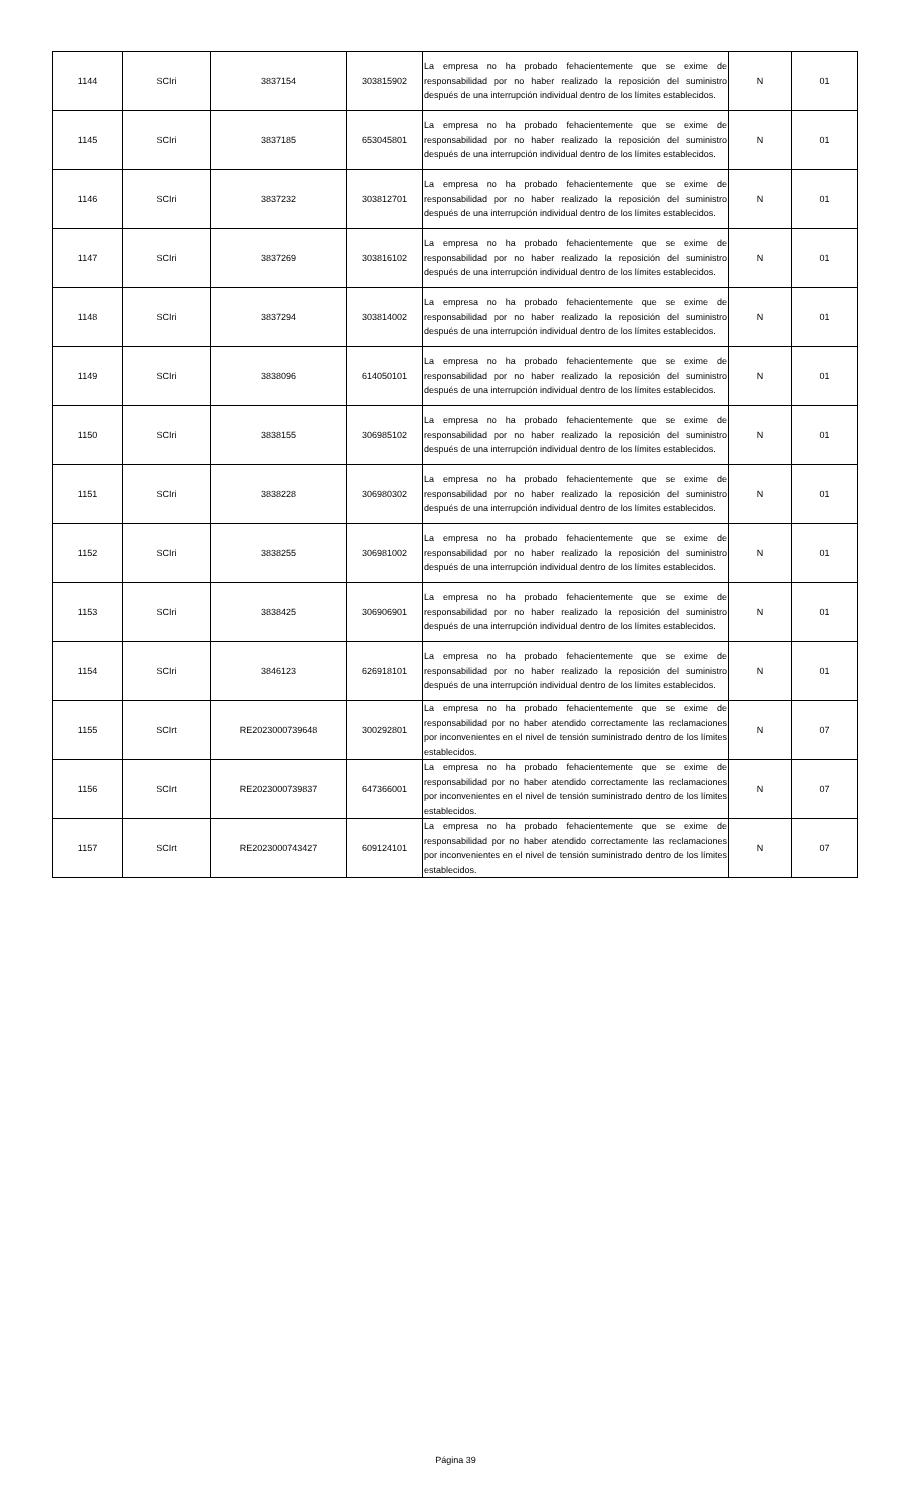| 1144 | SCIri | 3837154 | 303815902 | La empresa no ha probado fehacientemente que se exime de responsabilidad por no haber realizado la reposición del suministro después de una interrupción individual dentro de los límites establecidos. | N | 01 |
| 1145 | SCIri | 3837185 | 653045801 | La empresa no ha probado fehacientemente que se exime de responsabilidad por no haber realizado la reposición del suministro después de una interrupción individual dentro de los límites establecidos. | N | 01 |
| 1146 | SCIri | 3837232 | 303812701 | La empresa no ha probado fehacientemente que se exime de responsabilidad por no haber realizado la reposición del suministro después de una interrupción individual dentro de los límites establecidos. | N | 01 |
| 1147 | SCIri | 3837269 | 303816102 | La empresa no ha probado fehacientemente que se exime de responsabilidad por no haber realizado la reposición del suministro después de una interrupción individual dentro de los límites establecidos. | N | 01 |
| 1148 | SCIri | 3837294 | 303814002 | La empresa no ha probado fehacientemente que se exime de responsabilidad por no haber realizado la reposición del suministro después de una interrupción individual dentro de los límites establecidos. | N | 01 |
| 1149 | SCIri | 3838096 | 614050101 | La empresa no ha probado fehacientemente que se exime de responsabilidad por no haber realizado la reposición del suministro después de una interrupción individual dentro de los límites establecidos. | N | 01 |
| 1150 | SCIri | 3838155 | 306985102 | La empresa no ha probado fehacientemente que se exime de responsabilidad por no haber realizado la reposición del suministro después de una interrupción individual dentro de los límites establecidos. | N | 01 |
| 1151 | SCIri | 3838228 | 306980302 | La empresa no ha probado fehacientemente que se exime de responsabilidad por no haber realizado la reposición del suministro después de una interrupción individual dentro de los límites establecidos. | N | 01 |
| 1152 | SCIri | 3838255 | 306981002 | La empresa no ha probado fehacientemente que se exime de responsabilidad por no haber realizado la reposición del suministro después de una interrupción individual dentro de los límites establecidos. | N | 01 |
| 1153 | SCIri | 3838425 | 306906901 | La empresa no ha probado fehacientemente que se exime de responsabilidad por no haber realizado la reposición del suministro después de una interrupción individual dentro de los límites establecidos. | N | 01 |
| 1154 | SCIri | 3846123 | 626918101 | La empresa no ha probado fehacientemente que se exime de responsabilidad por no haber realizado la reposición del suministro después de una interrupción individual dentro de los límites establecidos. | N | 01 |
| 1155 | SCIrt | RE2023000739648 | 300292801 | La empresa no ha probado fehacientemente que se exime de responsabilidad por no haber atendido correctamente las reclamaciones por inconvenientes en el nivel de tensión suministrado dentro de los límites establecidos. | N | 07 |
| 1156 | SCIrt | RE2023000739837 | 647366001 | La empresa no ha probado fehacientemente que se exime de responsabilidad por no haber atendido correctamente las reclamaciones por inconvenientes en el nivel de tensión suministrado dentro de los límites establecidos. | N | 07 |
| 1157 | SCIrt | RE2023000743427 | 609124101 | La empresa no ha probado fehacientemente que se exime de responsabilidad por no haber atendido correctamente las reclamaciones por inconvenientes en el nivel de tensión suministrado dentro de los límites establecidos. | N | 07 |
Página 39